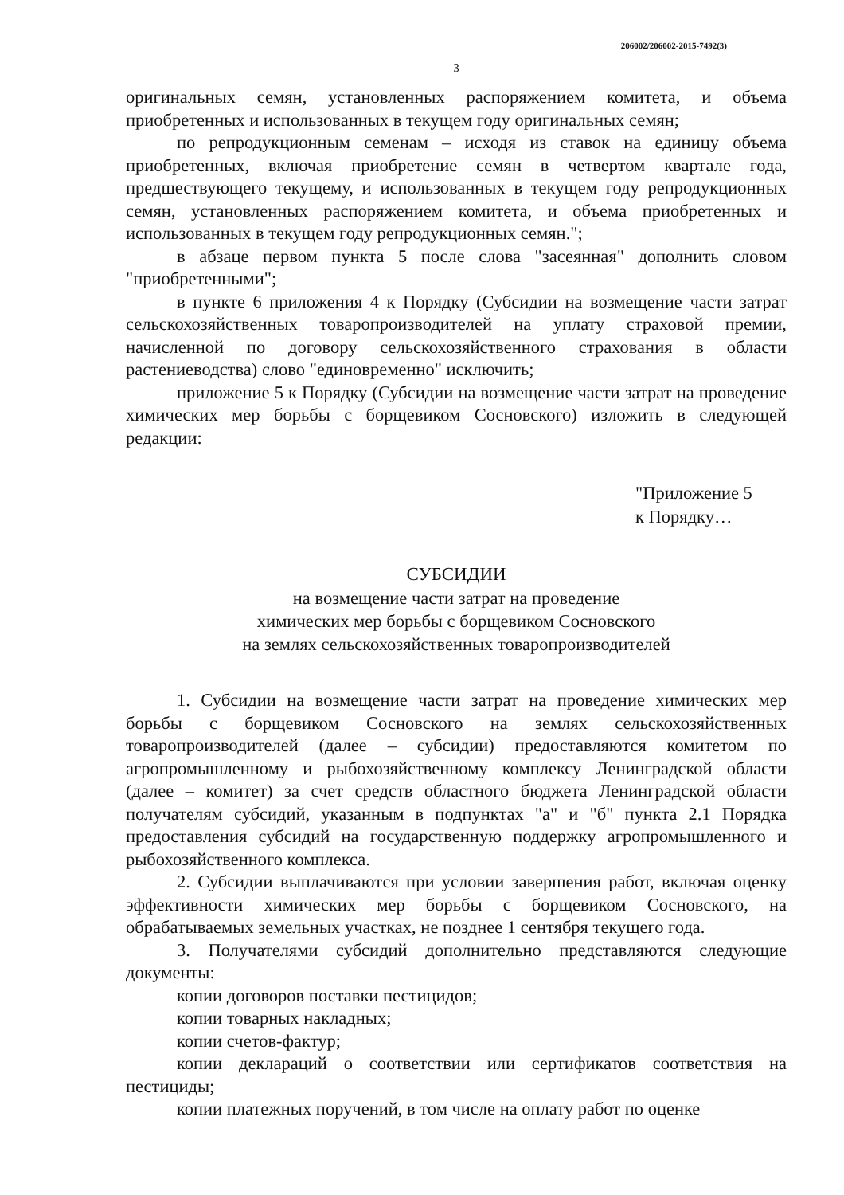206002/206002-2015-7492(3)
3
оригинальных семян, установленных распоряжением комитета, и объема приобретенных и использованных в текущем году оригинальных семян;
по репродукционным семенам – исходя из ставок на единицу объема приобретенных, включая приобретение семян в четвертом квартале года, предшествующего текущему, и использованных в текущем году репродукционных семян, установленных распоряжением комитета, и объема приобретенных и использованных в текущем году репродукционных семян.";
в абзаце первом пункта 5 после слова "засеянная" дополнить словом "приобретенными";
в пункте 6 приложения 4 к Порядку (Субсидии на возмещение части затрат сельскохозяйственных товаропроизводителей на уплату страховой премии, начисленной по договору сельскохозяйственного страхования в области растениеводства) слово "единовременно" исключить;
приложение 5 к Порядку (Субсидии на возмещение части затрат на проведение химических мер борьбы с борщевиком Сосновского) изложить в следующей редакции:
"Приложение 5
к Порядку…
СУБСИДИИ
на возмещение части затрат на проведение
химических мер борьбы с борщевиком Сосновского
на землях сельскохозяйственных товаропроизводителей
1. Субсидии на возмещение части затрат на проведение химических мер борьбы с борщевиком Сосновского на землях сельскохозяйственных товаропроизводителей (далее – субсидии) предоставляются комитетом по агропромышленному и рыбохозяйственному комплексу Ленинградской области (далее – комитет) за счет средств областного бюджета Ленинградской области получателям субсидий, указанным в подпунктах "а" и "б" пункта 2.1 Порядка предоставления субсидий на государственную поддержку агропромышленного и рыбохозяйственного комплекса.
2. Субсидии выплачиваются при условии завершения работ, включая оценку эффективности химических мер борьбы с борщевиком Сосновского, на обрабатываемых земельных участках, не позднее 1 сентября текущего года.
3. Получателями субсидий дополнительно представляются следующие документы:
копии договоров поставки пестицидов;
копии товарных накладных;
копии счетов-фактур;
копии деклараций о соответствии или сертификатов соответствия на пестициды;
копии платежных поручений, в том числе на оплату работ по оценке